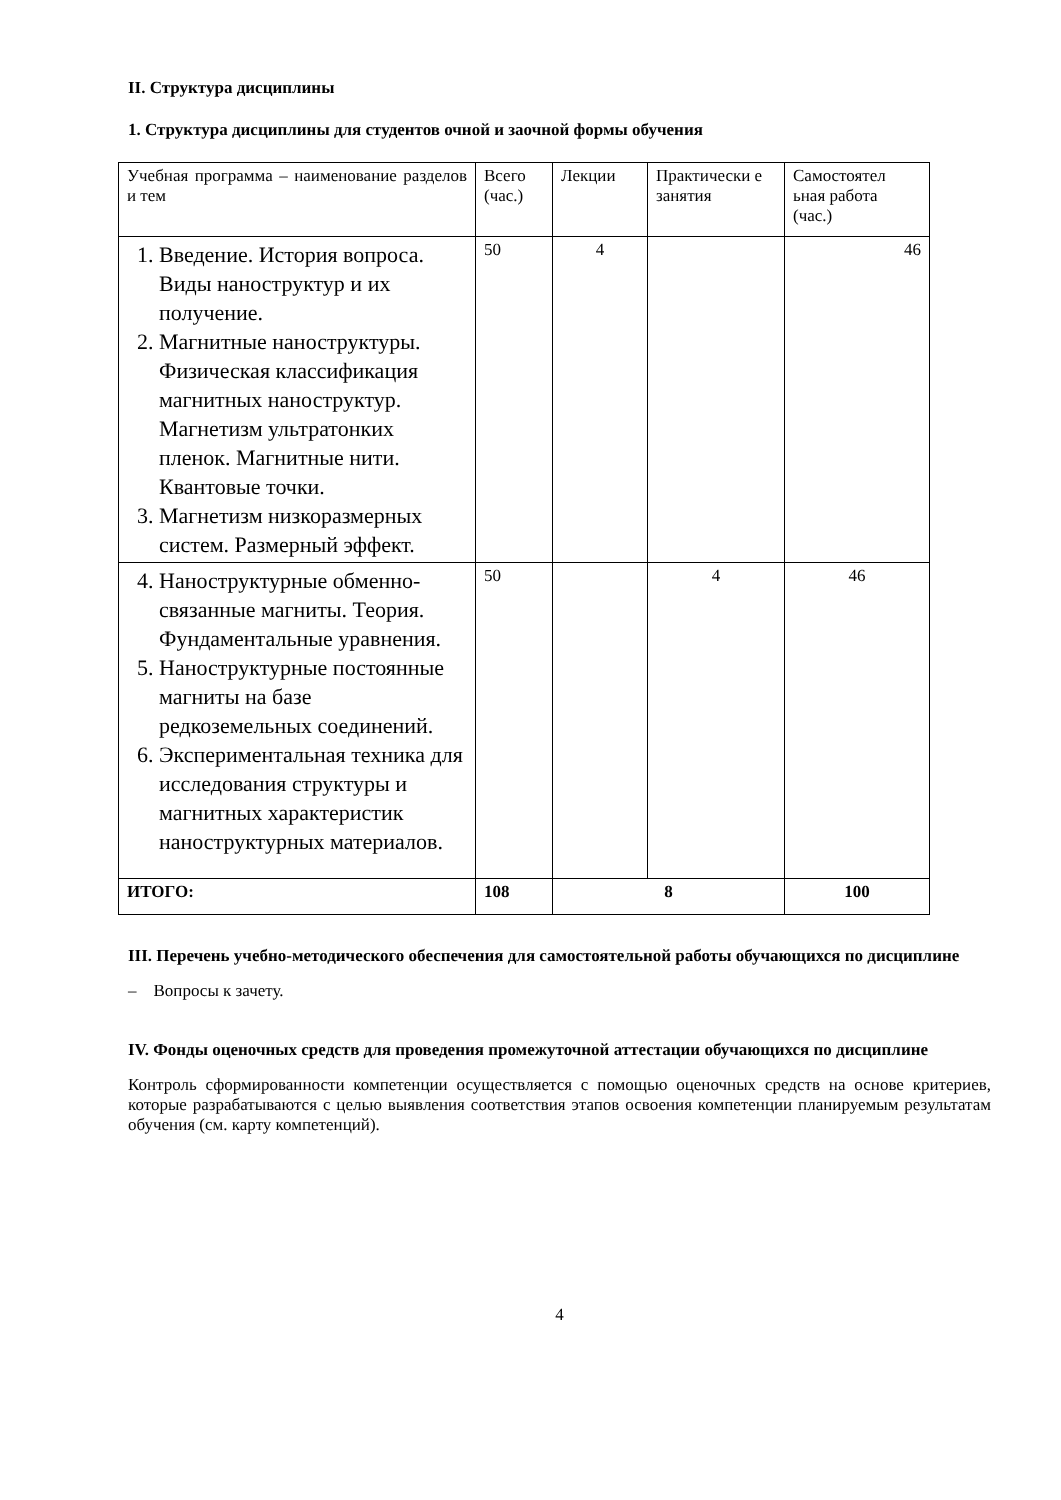II. Структура дисциплины
1. Структура дисциплины для студентов очной и заочной формы обучения
| Учебная программа – наименование разделов и тем | Всего (час.) | Лекции | Практически е занятия | Самостоятел ьная работа (час.) |
| --- | --- | --- | --- | --- |
| 1. Введение. История вопроса. Виды наноструктур и их получение. 2. Магнитные наноструктуры. Физическая классификация магнитных наноструктур. Магнетизм ультратонких пленок. Магнитные нити. Квантовые точки. 3. Магнетизм низкоразмерных систем. Размерный эффект. | 50 | 4 | | 46 |
| 4. Наноструктурные обменно-связанные магниты. Теория. Фундаментальные уравнения. 5. Наноструктурные постоянные магниты на базе редкоземельных соединений. 6. Экспериментальная техника для исследования структуры и магнитных характеристик наноструктурных материалов. | 50 | | 4 | 46 |
| ИТОГО: | 108 | 8 | | 100 |
III. Перечень учебно-методического обеспечения для самостоятельной работы обучающихся по дисциплине
– Вопросы к зачету.
IV. Фонды оценочных средств для проведения промежуточной аттестации обучающихся по дисциплине
Контроль сформированности компетенции осуществляется с помощью оценочных средств на основе критериев, которые разрабатываются с целью выявления соответствия этапов освоения компетенции планируемым результатам обучения (см. карту компетенций).
4